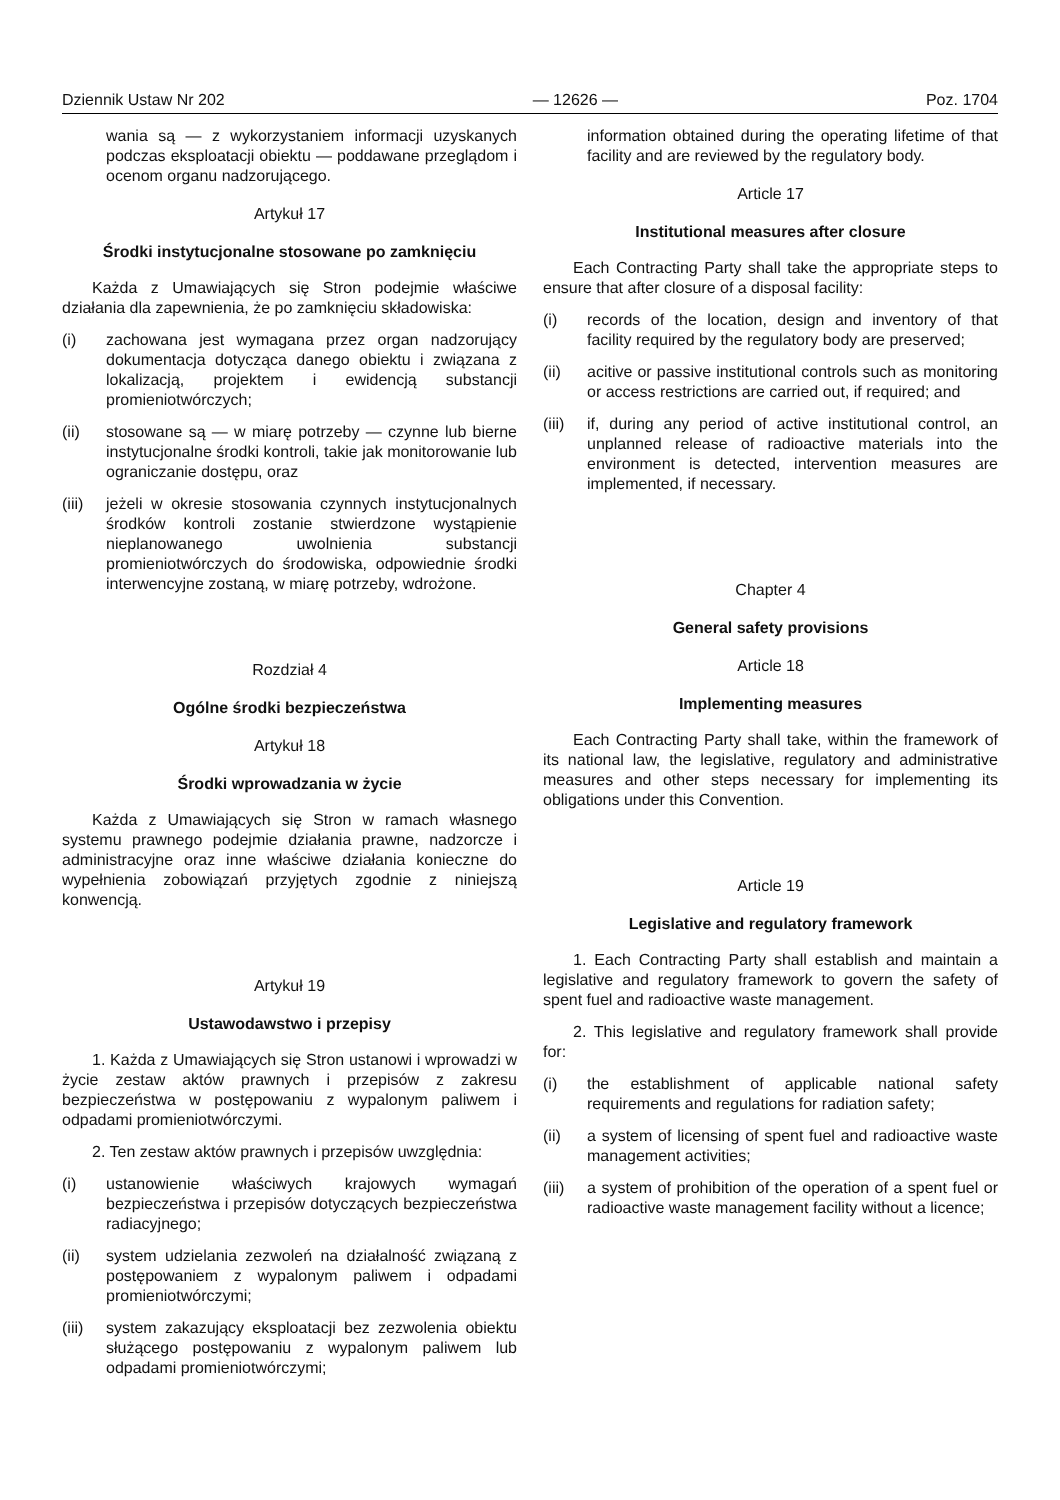Dziennik Ustaw Nr 202 — 12626 — Poz. 1704
wania są — z wykorzystaniem informacji uzyskanych podczas eksploatacji obiektu — poddawane przeglądom i ocenom organu nadzorującego.
Artykuł 17
Środki instytucjonalne stosowane po zamknięciu
Każda z Umawiających się Stron podejmie właściwe działania dla zapewnienia, że po zamknięciu składowiska:
(i) zachowana jest wymagana przez organ nadzorujący dokumentacja dotycząca danego obiektu i związana z lokalizacją, projektem i ewidencją substancji promieniotwórczych;
(ii) stosowane są — w miarę potrzeby — czynne lub bierne instytucjonalne środki kontroli, takie jak monitorowanie lub ograniczanie dostępu, oraz
(iii) jeżeli w okresie stosowania czynnych instytucjonalnych środków kontroli zostanie stwierdzone wystąpienie nieplanowanego uwolnienia substancji promieniotwórczych do środowiska, odpowiednie środki interwencyjne zostaną, w miarę potrzeby, wdrożone.
Rozdział 4
Ogólne środki bezpieczeństwa
Artykuł 18
Środki wprowadzania w życie
Każda z Umawiających się Stron w ramach własnego systemu prawnego podejmie działania prawne, nadzorcze i administracyjne oraz inne właściwe działania konieczne do wypełnienia zobowiązań przyjętych zgodnie z niniejszą konwencją.
Artykuł 19
Ustawodawstwo i przepisy
1. Każda z Umawiających się Stron ustanowi i wprowadzi w życie zestaw aktów prawnych i przepisów z zakresu bezpieczeństwa w postępowaniu z wypalonym paliwem i odpadami promieniotwórczymi.
2. Ten zestaw aktów prawnych i przepisów uwzględnia:
(i) ustanowienie właściwych krajowych wymagań bezpieczeństwa i przepisów dotyczących bezpieczeństwa radiacyjnego;
(ii) system udzielania zezwoleń na działalność związaną z postępowaniem z wypalonym paliwem i odpadami promieniotwórczymi;
(iii) system zakazujący eksploatacji bez zezwolenia obiektu służącego postępowaniu z wypalonym paliwem lub odpadami promieniotwórczymi;
information obtained during the operating lifetime of that facility and are reviewed by the regulatory body.
Article 17
Institutional measures after closure
Each Contracting Party shall take the appropriate steps to ensure that after closure of a disposal facility:
(i) records of the location, design and inventory of that facility required by the regulatory body are preserved;
(ii) acitive or passive institutional controls such as monitoring or access restrictions are carried out, if required; and
(iii) if, during any period of active institutional control, an unplanned release of radioactive materials into the environment is detected, intervention measures are implemented, if necessary.
Chapter 4
General safety provisions
Article 18
Implementing measures
Each Contracting Party shall take, within the framework of its national law, the legislative, regulatory and administrative measures and other steps necessary for implementing its obligations under this Convention.
Article 19
Legislative and regulatory framework
1. Each Contracting Party shall establish and maintain a legislative and regulatory framework to govern the safety of spent fuel and radioactive waste management.
2. This legislative and regulatory framework shall provide for:
(i) the establishment of applicable national safety requirements and regulations for radiation safety;
(ii) a system of licensing of spent fuel and radioactive waste management activities;
(iii) a system of prohibition of the operation of a spent fuel or radioactive waste management facility without a licence;